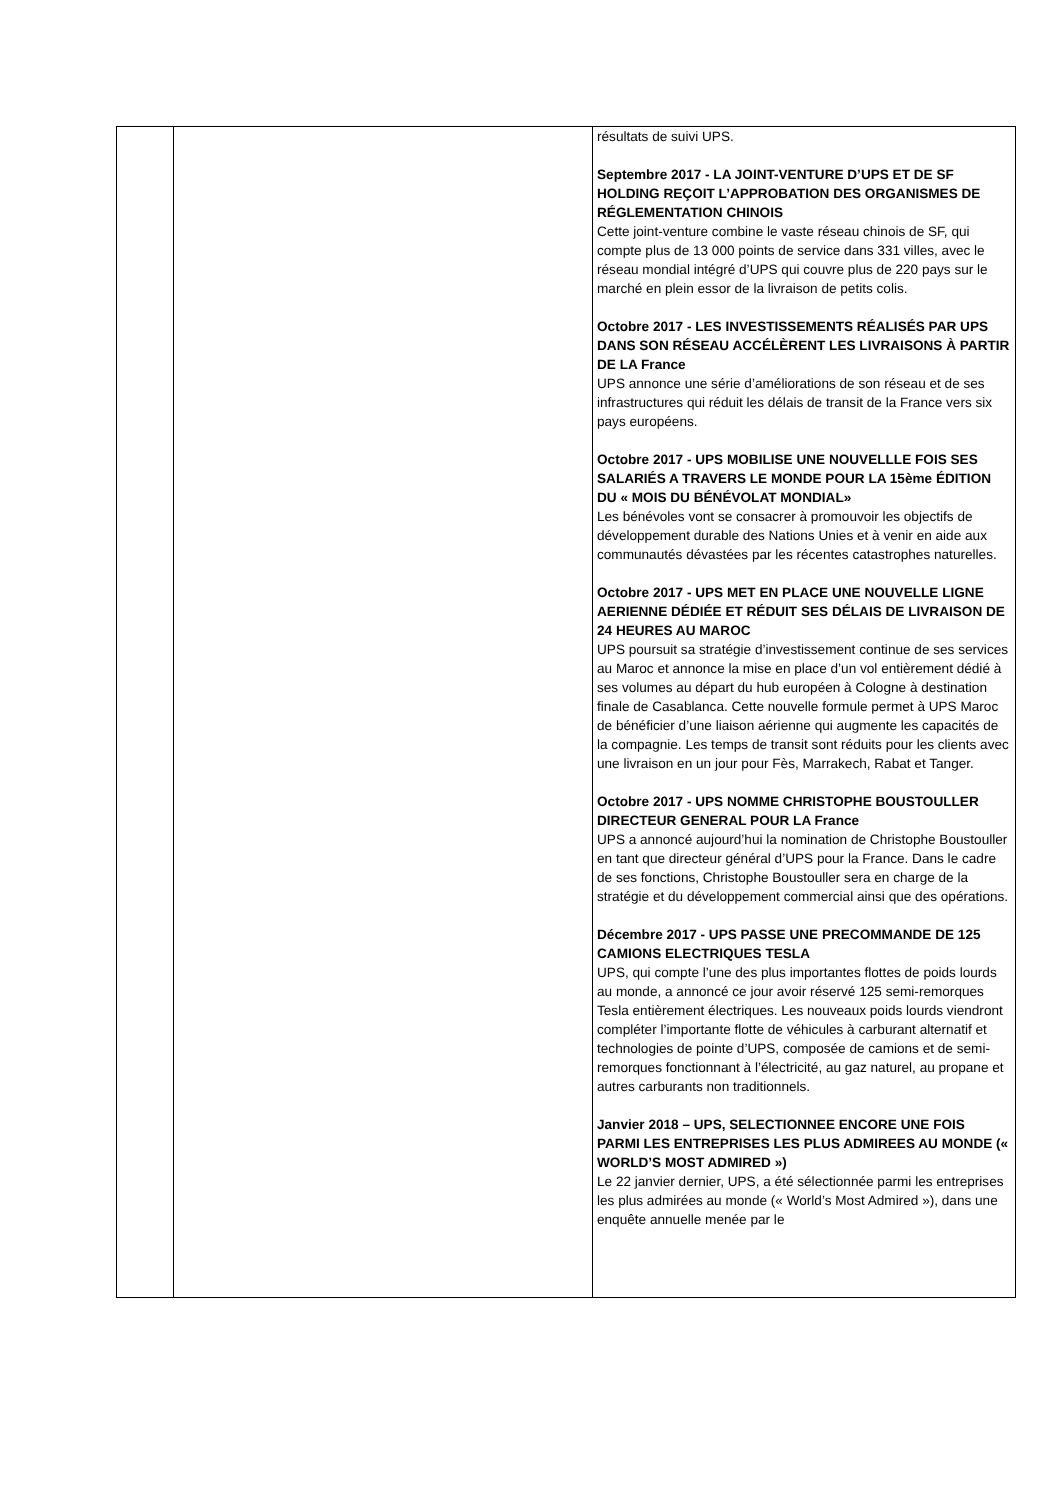| | | résultats de suivi UPS. Septembre 2017 - LA JOINT-VENTURE D’UPS ET DE SF HOLDING REÇOIT L’APPROBATION DES ORGANISMES DE RÉGLEMENTATION CHINOIS Cette joint-venture combine le vaste réseau chinois de SF, qui compte plus de 13 000 points de service dans 331 villes, avec le réseau mondial intégré d’UPS qui couvre plus de 220 pays sur le marché en plein essor de la livraison de petits colis. Octobre 2017 - LES INVESTISSEMENTS RÉALISÉS PAR UPS DANS SON RÉSEAU ACCÉLÈRENT LES LIVRAISONS À PARTIR DE LA France UPS annonce une série d’améliorations de son réseau et de ses infrastructures qui réduit les délais de transit de la France vers six pays européens. Octobre 2017 - UPS MOBILISE UNE NOUVELLLE FOIS SES SALARIÉS A TRAVERS LE MONDE POUR LA 15ème ÉDITION DU « MOIS DU BÉNÉVOLAT MONDIAL» Les bénévoles vont se consacrer à promouvoir les objectifs de développement durable des Nations Unies et à venir en aide aux communautés dévastées par les récentes catastrophes naturelles. Octobre 2017 - UPS MET EN PLACE UNE NOUVELLE LIGNE AERIENNE DÉDIÉE ET RÉDUIT SES DÉLAIS DE LIVRAISON DE 24 HEURES AU MAROC UPS poursuit sa stratégie d’investissement continue de ses services au Maroc et annonce la mise en place d’un vol entièrement dédié à ses volumes au départ du hub européen à Cologne à destination finale de Casablanca. Cette nouvelle formule permet à UPS Maroc de bénéficier d’une liaison aérienne qui augmente les capacités de la compagnie. Les temps de transit sont réduits pour les clients avec une livraison en un jour pour Fès, Marrakech, Rabat et Tanger. Octobre 2017 - UPS NOMME CHRISTOPHE BOUSTOULLER DIRECTEUR GENERAL POUR LA France UPS a annoncé aujourd’hui la nomination de Christophe Boustouller en tant que directeur général d’UPS pour la France. Dans le cadre de ses fonctions, Christophe Boustouller sera en charge de la stratégie et du développement commercial ainsi que des opérations. Décembre 2017 - UPS PASSE UNE PRECOMMANDE DE 125 CAMIONS ELECTRIQUES TESLA UPS, qui compte l’une des plus importantes flottes de poids lourds au monde, a annoncé ce jour avoir réservé 125 semi-remorques Tesla entièrement électriques. Les nouveaux poids lourds viendront compléter l’importante flotte de véhicules à carburant alternatif et technologies de pointe d’UPS, composée de camions et de semi-remorques fonctionnant à l’électricité, au gaz naturel, au propane et autres carburants non traditionnels. Janvier 2018 – UPS, SELECTIONNEE ENCORE UNE FOIS PARMI LES ENTREPRISES LES PLUS ADMIREES AU MONDE (« WORLD’S MOST ADMIRED ») Le 22 janvier dernier, UPS, a été sélectionnée parmi les entreprises les plus admirées au monde (« World’s Most Admired »), dans une enquête annuelle menée par le |